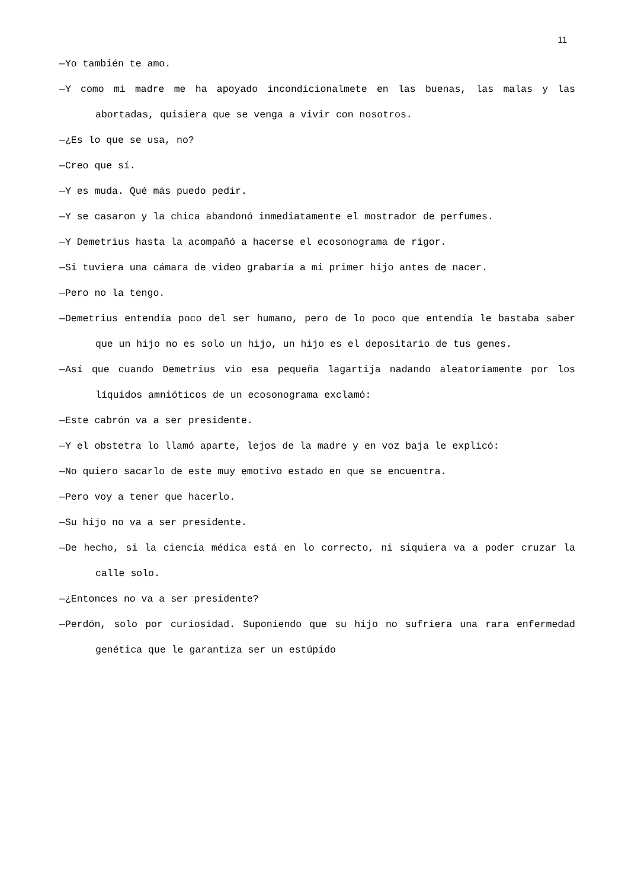11
—Yo también te amo.
—Y como mi madre me ha apoyado incondicionalmete en las buenas, las malas y las abortadas, quisiera que se venga a vivir con nosotros.
—¿Es lo que se usa, no?
—Creo que sí.
—Y es muda. Qué más puedo pedir.
—Y se casaron y la chica abandonó inmediatamente el mostrador de perfumes.
—Y Demetrius hasta la acompañó a hacerse el ecosonograma de rigor.
—Si tuviera una cámara de video grabaría a mi primer hijo antes de nacer.
—Pero no la tengo.
—Demetrius entendía poco del ser humano, pero de lo poco que entendía le bastaba saber que un hijo no es solo un hijo, un hijo es el depositario de tus genes.
—Así que cuando Demetrius vio esa pequeña lagartija nadando aleatoriamente por los líquidos amnióticos de un ecosonograma exclamó:
—Este cabrón va a ser presidente.
—Y el obstetra lo llamó aparte, lejos de la madre y en voz baja le explicó:
—No quiero sacarlo de este muy emotivo estado en que se encuentra.
—Pero voy a tener que hacerlo.
—Su hijo no va a ser presidente.
—De hecho, si la ciencia médica está en lo correcto, ni siquiera va a poder cruzar la calle solo.
—¿Entonces no va a ser presidente?
—Perdón, solo por curiosidad. Suponiendo que su hijo no sufriera una rara enfermedad genética que le garantiza ser un estúpido